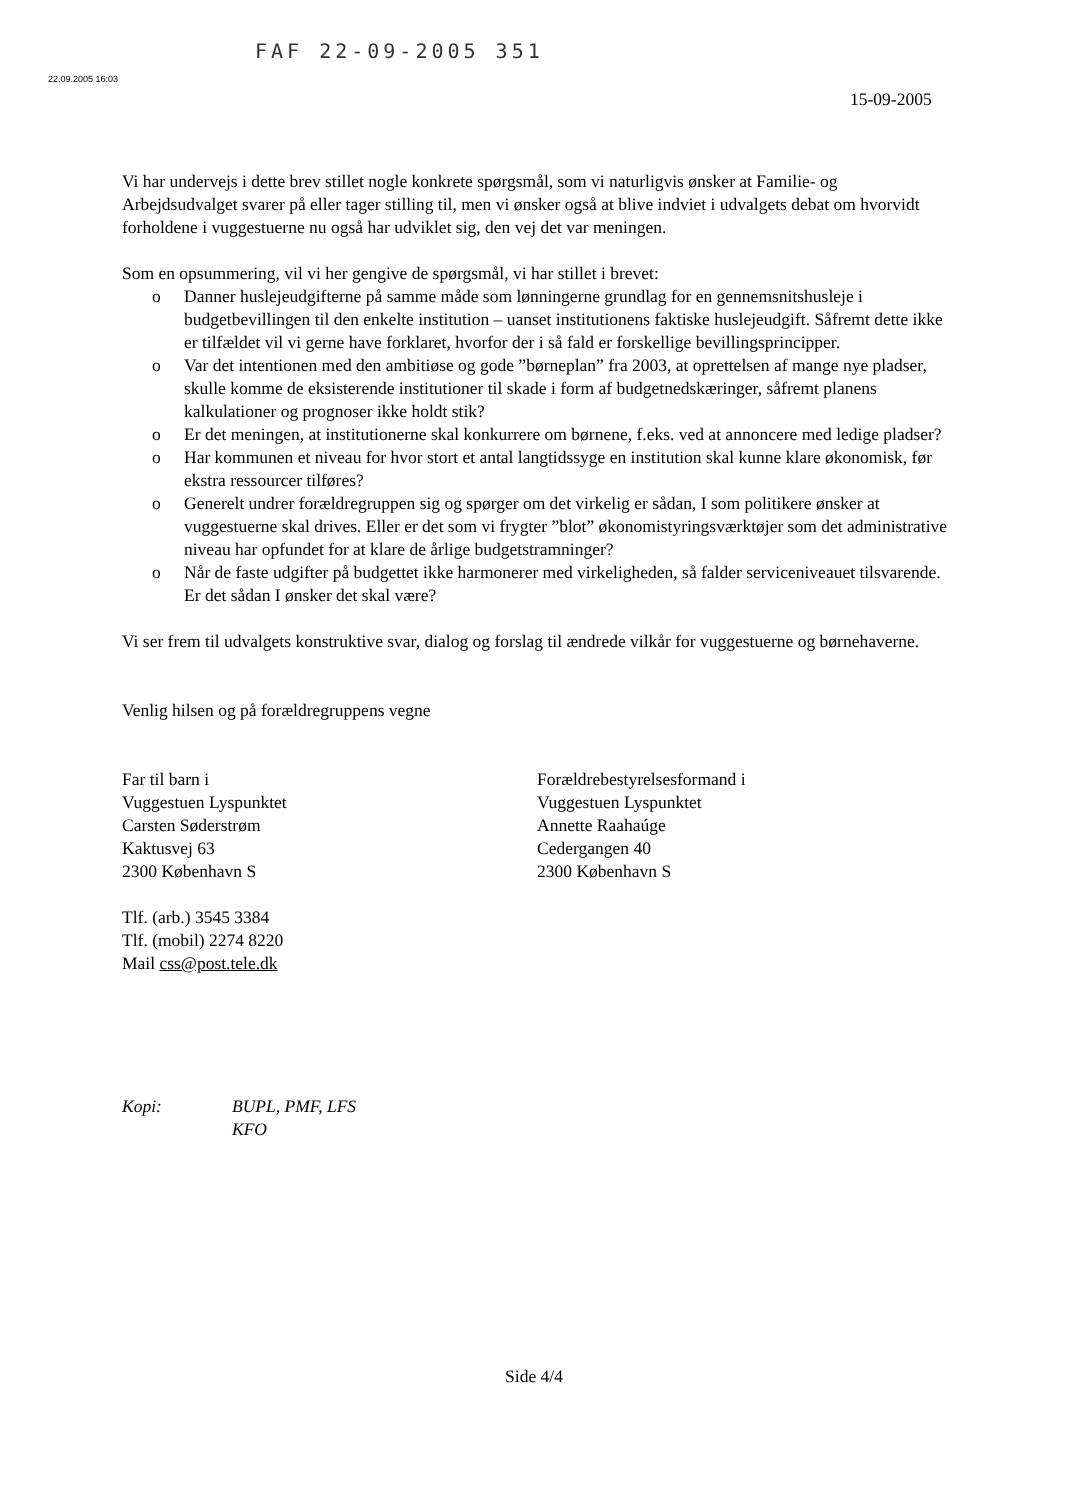FAF 22-09-2005 351
22.09.2005 16:03
15-09-2005
Vi har undervejs i dette brev stillet nogle konkrete spørgsmål, som vi naturligvis ønsker at Familie- og Arbejdsudvalget svarer på eller tager stilling til, men vi ønsker også at blive indviet i udvalgets debat om hvorvidt forholdene i vuggestuerne nu også har udviklet sig, den vej det var meningen.
Som en opsummering, vil vi her gengive de spørgsmål, vi har stillet i brevet:
o Danner huslejeudgifterne på samme måde som lønningerne grundlag for en gennemsnitshusleje i budgetbevillingen til den enkelte institution – uanset institutionens faktiske huslejeudgift. Såfremt dette ikke er tilfældet vil vi gerne have forklaret, hvorfor der i så fald er forskellige bevillingsprincipper.
o Var det intentionen med den ambitiøse og gode ”børneplan” fra 2003, at oprettelsen af mange nye pladser, skulle komme de eksisterende institutioner til skade i form af budgetnedskæringer, såfremt planens kalkulationer og prognoser ikke holdt stik?
o Er det meningen, at institutionerne skal konkurrere om børnene, f.eks. ved at annoncere med ledige pladser?
o Har kommunen et niveau for hvor stort et antal langtidssyge en institution skal kunne klare økonomisk, før ekstra ressourcer tilføres?
o Generelt undrer forældregruppen sig og spørger om det virkelig er sådan, I som politikere ønsker at vuggestuerne skal drives. Eller er det som vi frygter ”blot” økonomistyringsværktøjer som det administrative niveau har opfundet for at klare de årlige budgetstramninger?
o Når de faste udgifter på budgettet ikke harmonerer med virkeligheden, så falder serviceniveauet tilsvarende. Er det sådan I ønsker det skal være?
Vi ser frem til udvalgets konstruktive svar, dialog og forslag til ændrede vilkår for vuggestuerne og børnehaverne.
Venlig hilsen og på forældregruppens vegne
Far til barn i
Vuggestuen Lyspunktet
Carsten Søderstrøm
Kaktusvej 63
2300 København S
Tlf. (arb.) 3545 3384
Tlf. (mobil) 2274 8220
Mail css@post.tele.dk
Forældrebestyrelsesformand i
Vuggestuen Lyspunktet
Annette Raahaúge
Cedergangen 40
2300 København S
Kopi: BUPL, PMF, LFS
KFO
Side 4/4